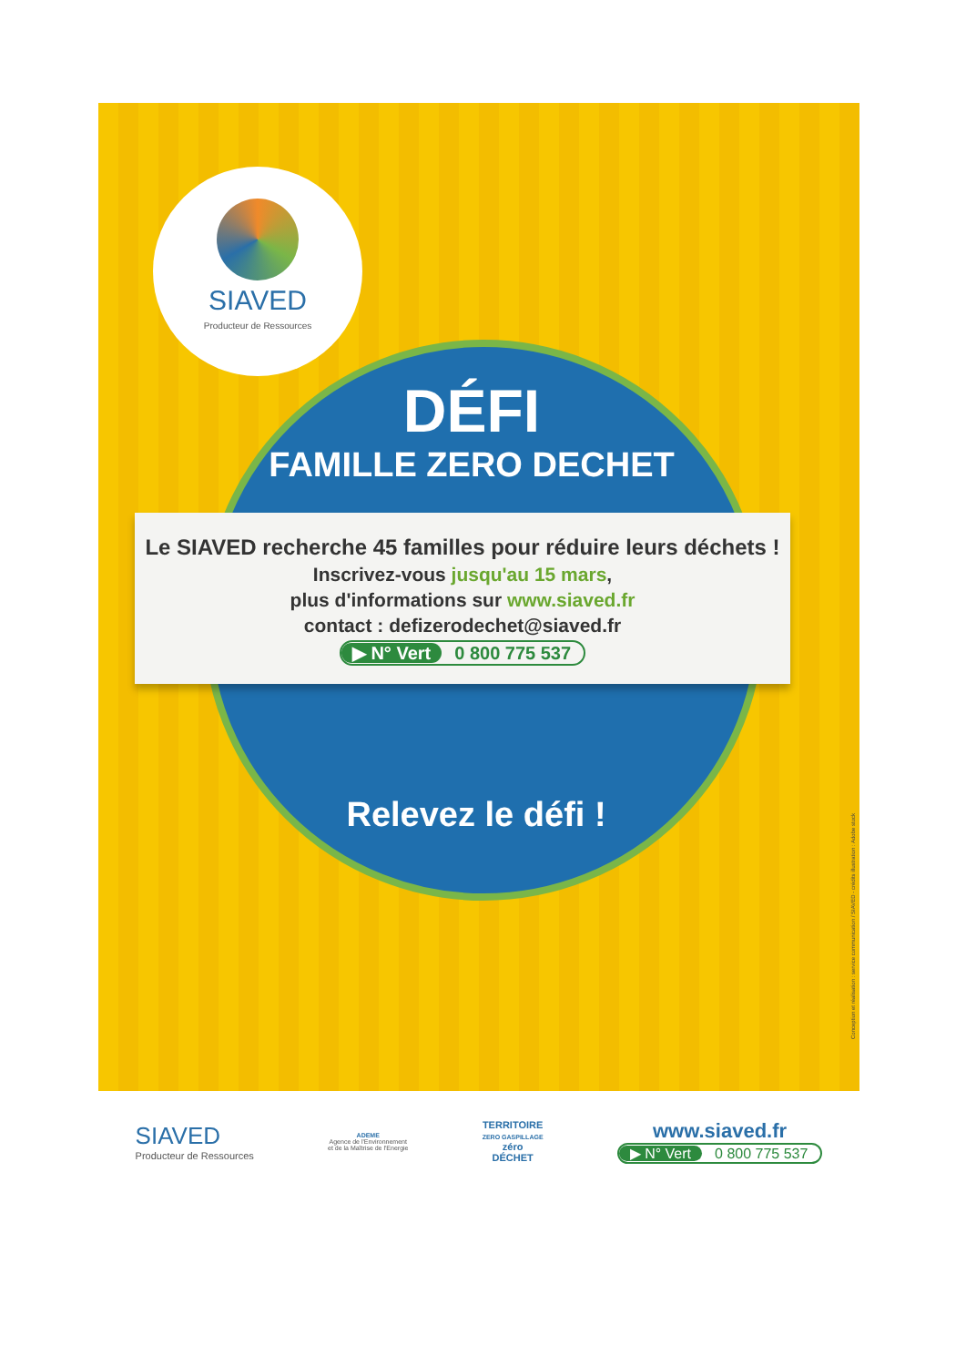SIAVED
Producteur de Ressources
DÉFI
FAMILLE ZERO DECHET
Le SIAVED recherche 45 familles pour réduire leurs déchets !
Inscrivez-vous jusqu'au 15 mars,
plus d'informations sur www.siaved.fr
contact : defizerodechet@siaved.fr
▶ N° Vert 0 800 775 537
Relevez le défi !
Conception et réalisation : service communication / SIAVED - crédits illustration : Adobe stock
SIAVED
Producteur de Ressources
ADEME
Agence de l'Environnement
et de la Maîtrise de l'Energie
TERRITOIRE
ZERO GASPILLAGE
zéro
DÉCHET
www.siaved.fr
▶ N° Vert 0 800 775 537